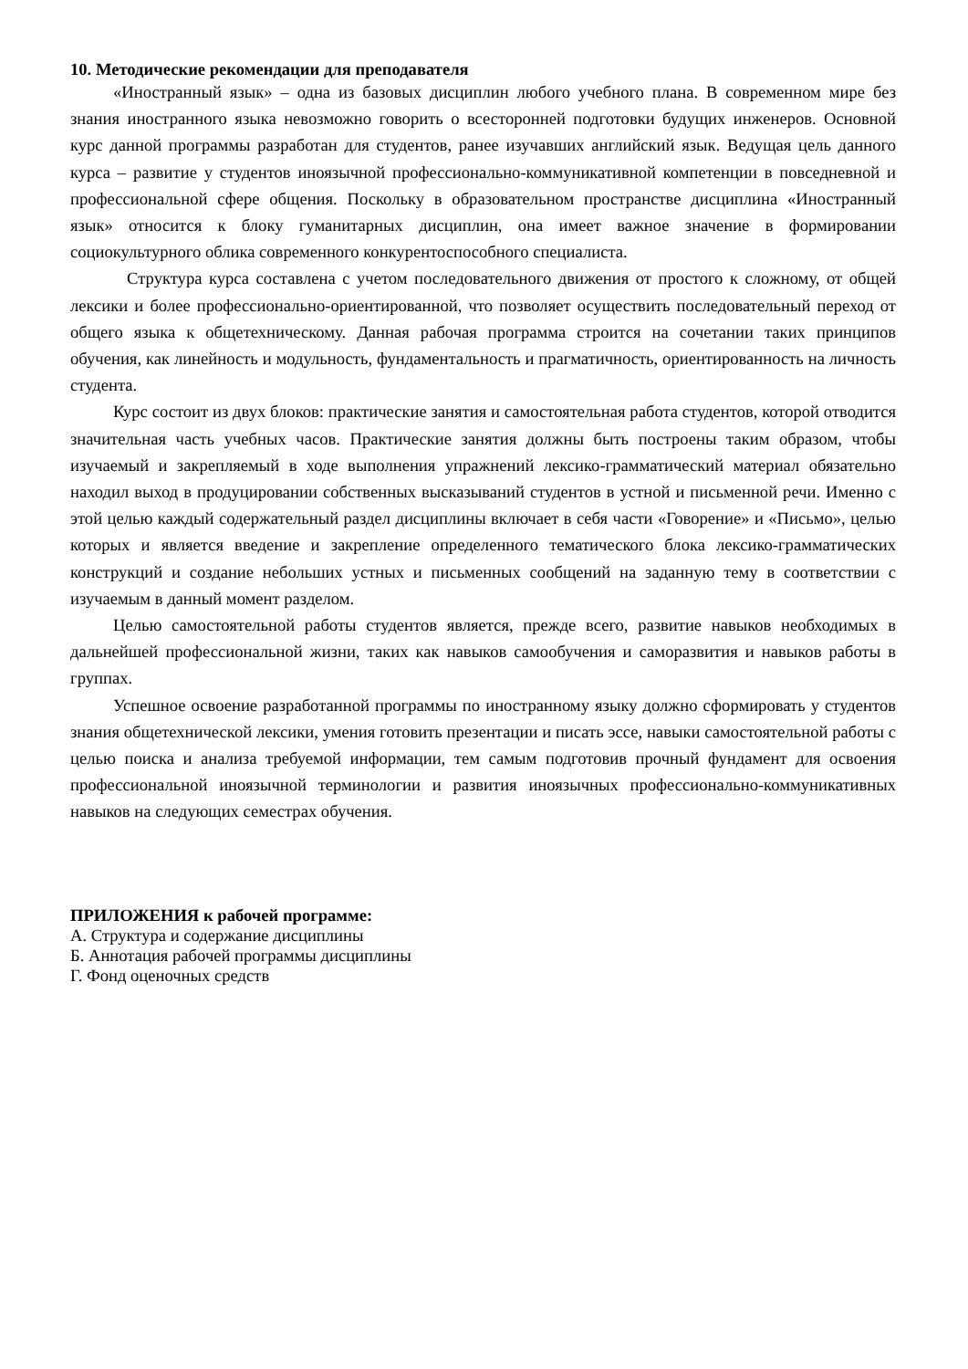10. Методические рекомендации для преподавателя
«Иностранный язык» – одна из базовых дисциплин любого учебного плана. В современном мире без знания иностранного языка невозможно говорить о всесторонней подготовки будущих инженеров. Основной курс данной программы разработан для студентов, ранее изучавших английский язык. Ведущая цель данного курса – развитие у студентов иноязычной профессионально-коммуникативной компетенции в повседневной и профессиональной сфере общения. Поскольку в образовательном пространстве дисциплина «Иностранный язык» относится к блоку гуманитарных дисциплин, она имеет важное значение в формировании социокультурного облика современного конкурентоспособного специалиста.
Структура курса составлена с учетом последовательного движения от простого к сложному, от общей лексики и более профессионально-ориентированной, что позволяет осуществить последовательный переход от общего языка к общетехническому. Данная рабочая программа строится на сочетании таких принципов обучения, как линейность и модульность, фундаментальность и прагматичность, ориентированность на личность студента.
Курс состоит из двух блоков: практические занятия и самостоятельная работа студентов, которой отводится значительная часть учебных часов. Практические занятия должны быть построены таким образом, чтобы изучаемый и закрепляемый в ходе выполнения упражнений лексико-грамматический материал обязательно находил выход в продуцировании собственных высказываний студентов в устной и письменной речи. Именно с этой целью каждый содержательный раздел дисциплины включает в себя части «Говорение» и «Письмо», целью которых и является введение и закрепление определенного тематического блока лексико-грамматических конструкций и создание небольших устных и письменных сообщений на заданную тему в соответствии с изучаемым в данный момент разделом.
Целью самостоятельной работы студентов является, прежде всего, развитие навыков необходимых в дальнейшей профессиональной жизни, таких как навыков самообучения и саморазвития и навыков работы в группах.
Успешное освоение разработанной программы по иностранному языку должно сформировать у студентов знания общетехнической лексики, умения готовить презентации и писать эссе, навыки самостоятельной работы с целью поиска и анализа требуемой информации, тем самым подготовив прочный фундамент для освоения профессиональной иноязычной терминологии и развития иноязычных профессионально-коммуникативных навыков на следующих семестрах обучения.
ПРИЛОЖЕНИЯ к рабочей программе:
А. Структура и содержание дисциплины
Б. Аннотация рабочей программы дисциплины
Г. Фонд оценочных средств